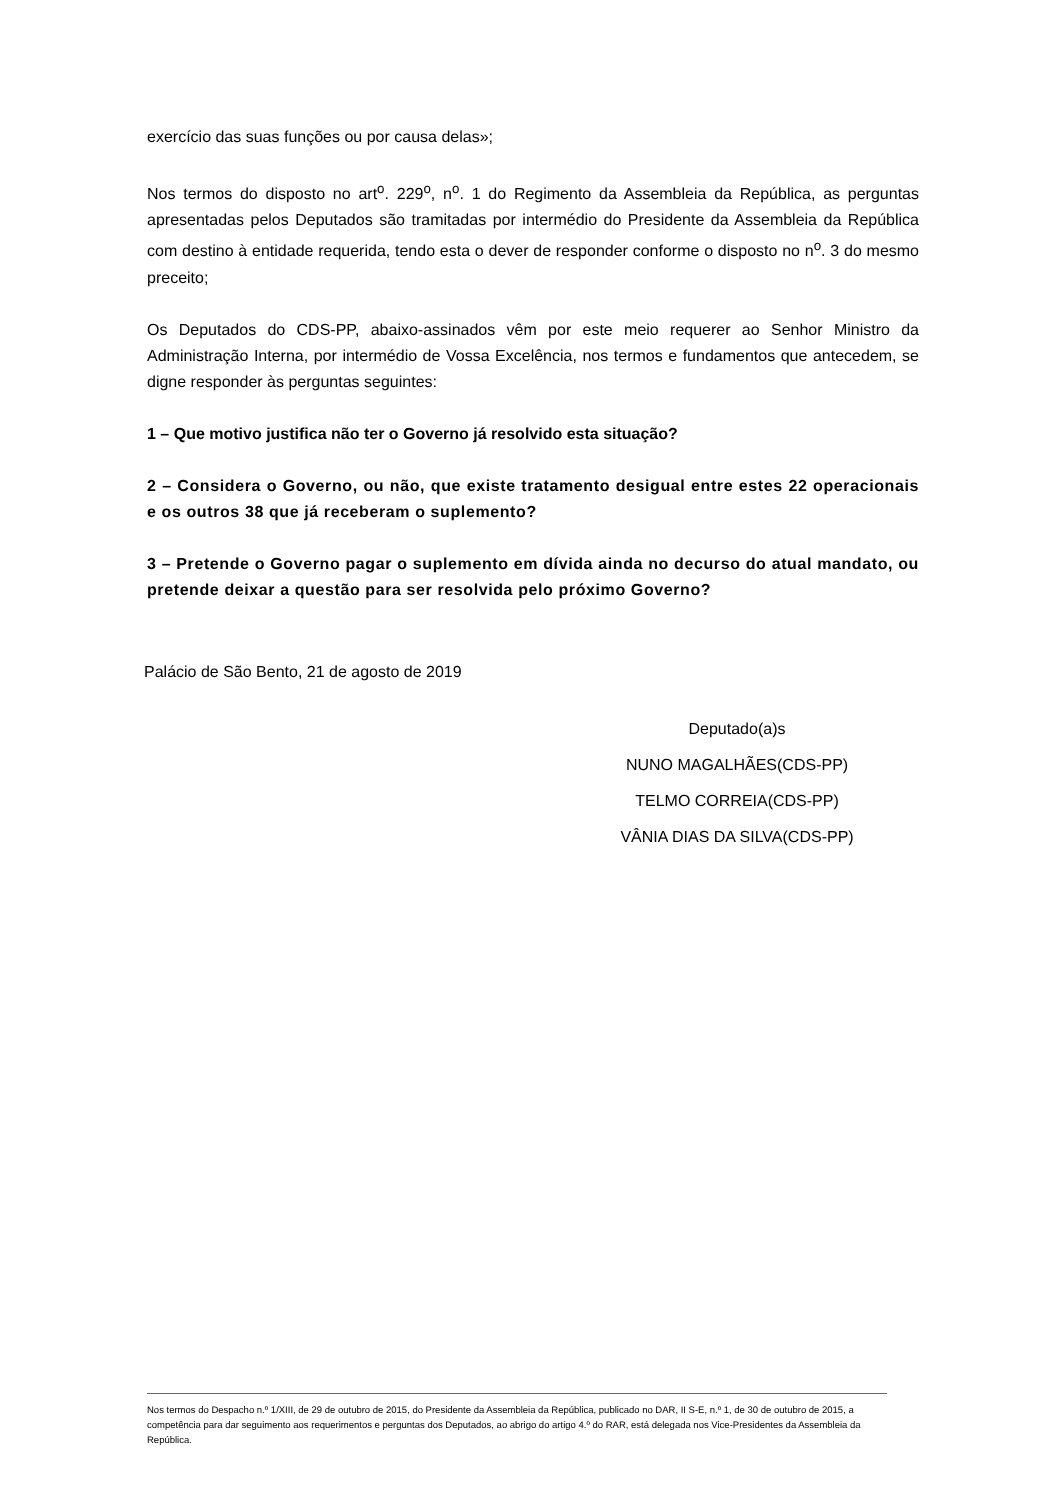exercício das suas funções ou por causa delas»;
Nos termos do disposto no art<sup>o</sup>. 229<sup>o</sup>, n<sup>o</sup>. 1 do Regimento da Assembleia da República, as perguntas apresentadas pelos Deputados são tramitadas por intermédio do Presidente da Assembleia da República com destino à entidade requerida, tendo esta o dever de responder conforme o disposto no n<sup>o</sup>. 3 do mesmo preceito;
Os Deputados do CDS-PP, abaixo-assinados vêm por este meio requerer ao Senhor Ministro da Administração Interna, por intermédio de Vossa Excelência, nos termos e fundamentos que antecedem, se digne responder às perguntas seguintes:
1 – Que motivo justifica não ter o Governo já resolvido esta situação?
2 – Considera o Governo, ou não, que existe tratamento desigual entre estes 22 operacionais e os outros 38 que já receberam o suplemento?
3 – Pretende o Governo pagar o suplemento em dívida ainda no decurso do atual mandato, ou pretende deixar a questão para ser resolvida pelo próximo Governo?
Palácio de São Bento, 21 de agosto de 2019
Deputado(a)s
NUNO MAGALHÃES(CDS-PP)
TELMO CORREIA(CDS-PP)
VÂNIA DIAS DA SILVA(CDS-PP)
Nos termos do Despacho n.º 1/XIII, de 29 de outubro de 2015, do Presidente da Assembleia da República, publicado no DAR, II S-E, n.º 1, de 30 de outubro de 2015, a competência para dar seguimento aos requerimentos e perguntas dos Deputados, ao abrigo do artigo 4.º do RAR, está delegada nos Vice-Presidentes da Assembleia da República.